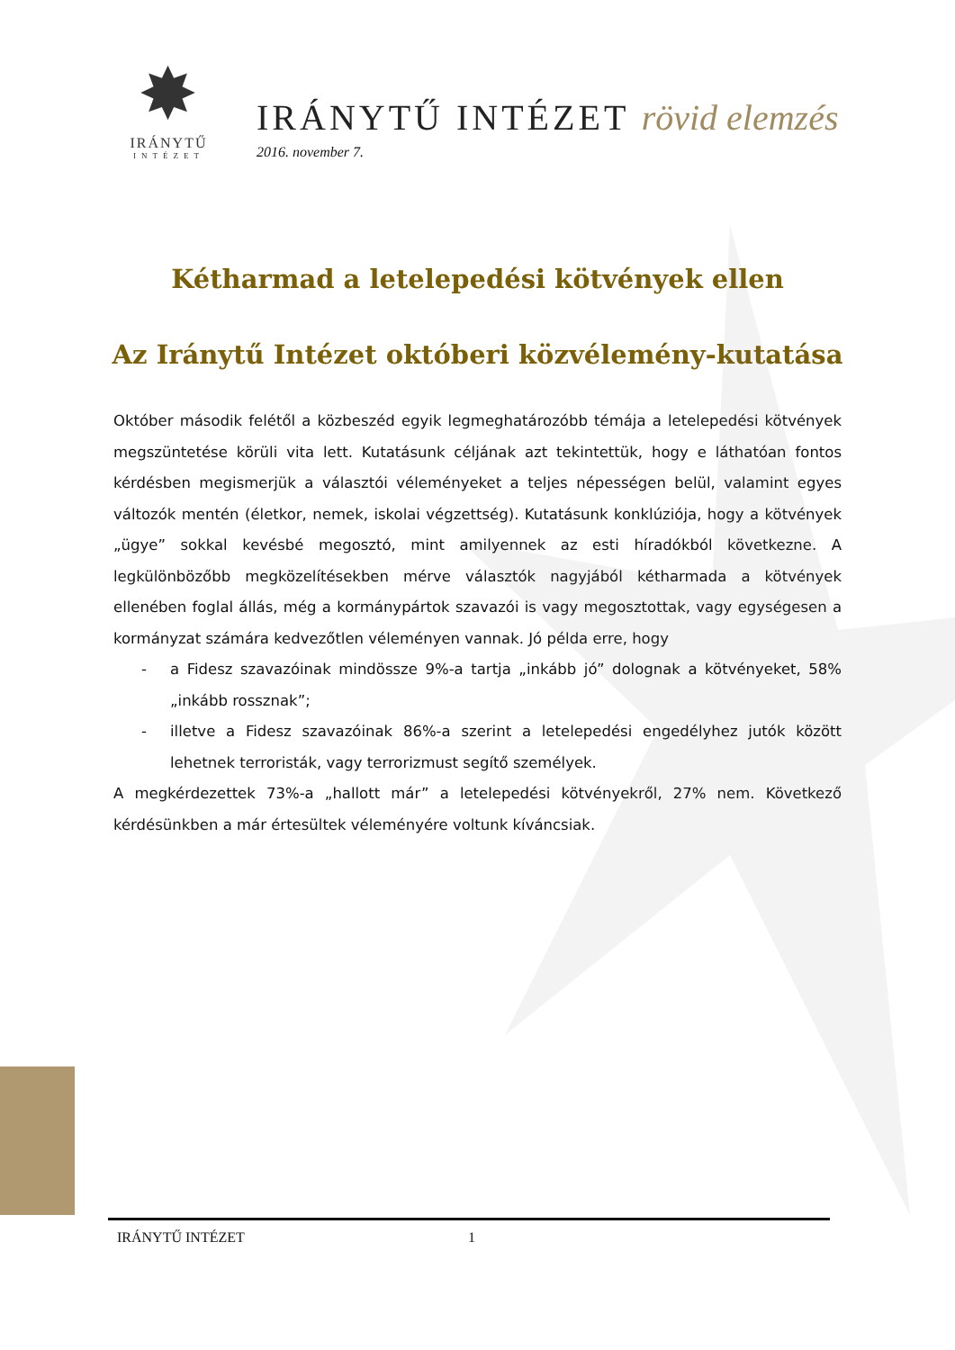✸
IRÁNYTŰ
INTÉZET
IRÁNYTŰ INTÉZET rövid elemzés
2016. november 7.
Kétharmad a letelepedési kötvények ellen
Az Iránytű Intézet októberi közvélemény-kutatása
Október második felétől a közbeszéd egyik legmeghatározóbb témája a letelepedési kötvények megszüntetése körüli vita lett. Kutatásunk céljának azt tekintettük, hogy e láthatóan fontos kérdésben megismerjük a választói véleményeket a teljes népességen belül, valamint egyes változók mentén (életkor, nemek, iskolai végzettség). Kutatásunk konklúziója, hogy a kötvények „ügye” sokkal kevésbé megosztó, mint amilyennek az esti híradókból következne. A legkülönbözőbb megközelítésekben mérve választók nagyjából kétharmada a kötvények ellenében foglal állás, még a kormánypártok szavazói is vagy megosztottak, vagy egységesen a kormányzat számára kedvezőtlen véleményen vannak. Jó példa erre, hogy
- a Fidesz szavazóinak mindössze 9%-a tartja „inkább jó” dolognak a kötvényeket, 58% „inkább rossznak”;
- illetve a Fidesz szavazóinak 86%-a szerint a letelepedési engedélyhez jutók között lehetnek terroristák, vagy terrorizmust segítő személyek.
A megkérdezettek 73%-a „hallott már” a letelepedési kötvényekről, 27% nem. Következő kérdésünkben a már értesültek véleményére voltunk kíváncsiak.
IRÁNYTŰ INTÉZET 1